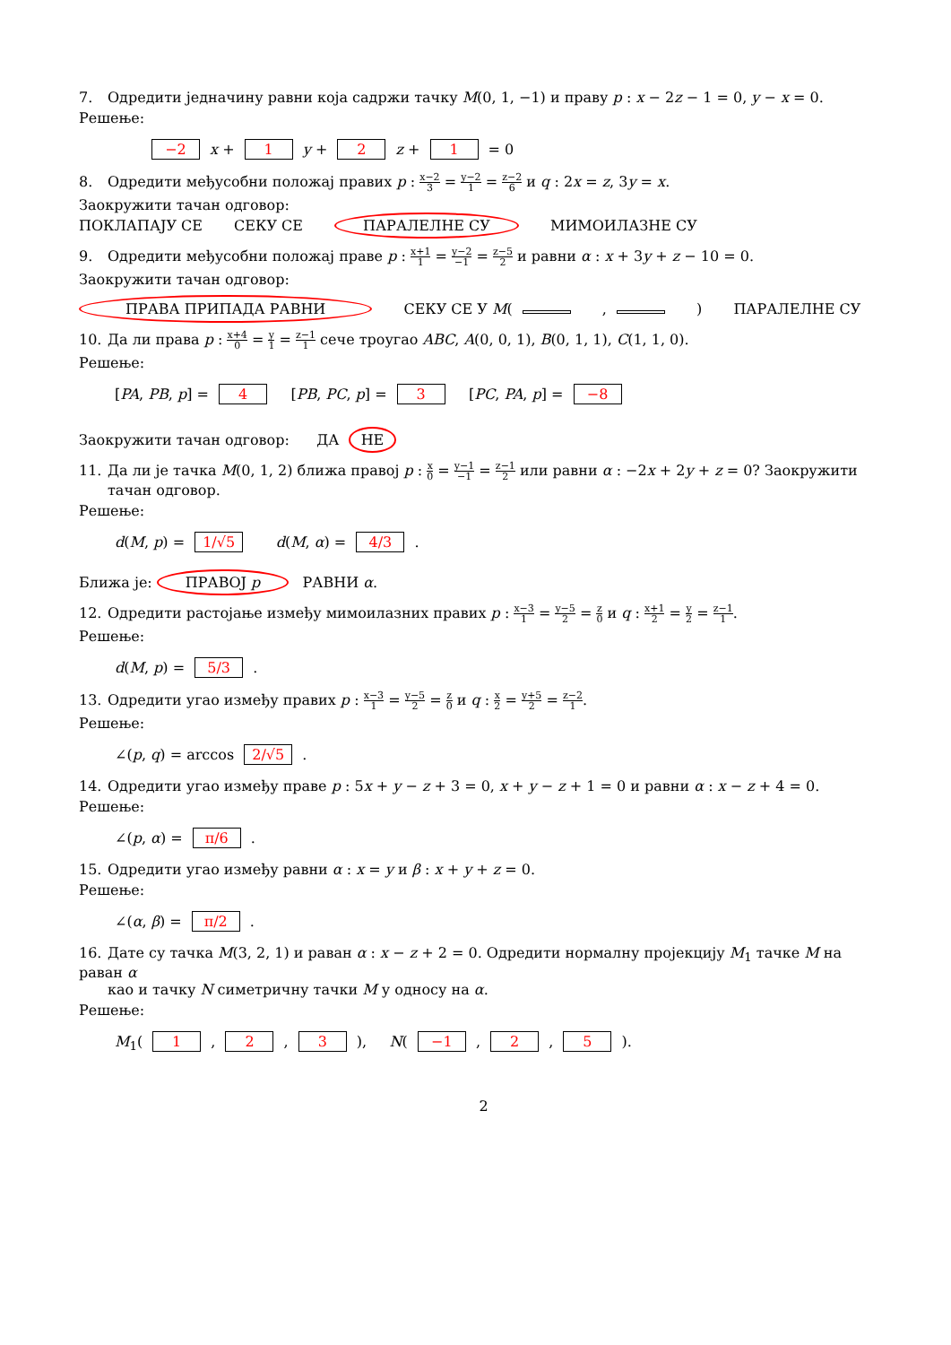7. Одредити једначину равни која садржи тачку M(0, 1, −1) и праву p : x − 2z − 1 = 0, y − x = 0.
Решење:
−2 x + 1 y + 2 z + 1 = 0
8. Одредити међусобни положај правих p : x−2 3 = y−2 1 = z−2 6 и q : 2x = z, 3y = x.
Заокружити тачан одговор:
ПОКЛАПАЈУ СЕ СЕКУ СЕ ПАРАЛЕЛНЕ СУ МИМОИЛАЗНЕ СУ
9. Одредити међусобни положај праве p : x+1 1 = y−2 −1 = z−5 2 и равни α : x + 3y + z − 10 = 0.
Заокружити тачан одговор:
ПРАВА ПРИПАДА РАВНИ СЕКУ СЕ У M( , ) ПАРАЛЕЛНЕ СУ
10. Да ли права p : x+4 0 = y 1 = z−1 1 сече троугао ABC, A(0, 0, 1), B(0, 1, 1), C(1, 1, 0).
Решење:
[PA, PB, p] = 4 [PB, PC, p] = 3 [PC, PA, p] = −8
Заокружити тачан одговор: ДА НЕ
11. Да ли је тачка M(0, 1, 2) ближа правој p : x 0 = y−1 −1 = z−1 2 или равни α : −2x + 2y + z = 0? Заокружити
тачан одговор.
Решење:
d(M, p) = 1/√5 d(M, α) = 4/3 .
Ближа je: ПРАВОЈ p РАВНИ α.
12. Одредити растојање између мимоилазних правих p : x−3 1 = y−5 2 = z 0 и q : x+1 2 = y 2 = z−1 1.
Решење:
d(M, p) = 5/3 .
13. Одредити угао између правих p : x−3 1 = y−5 2 = z 0 и q : x 2 = y+5 2 = z−2 1.
Решење:
∠(p, q) = arccos 2/√5 .
14. Одредити угао између праве p : 5x + y − z + 3 = 0, x + y − z + 1 = 0 и равни α : x − z + 4 = 0.
Решење:
∠(p, α) = π/6 .
15. Одредити угао између равни α : x = y и β : x + y + z = 0.
Решење:
∠(α, β) = π/2 .
16. Дате су тачка M(3, 2, 1) и раван α : x − z + 2 = 0. Одредити нормалну пројекцију M<sub>1</sub> тачке M на раван α
као и тачку N симетричну тачки M у односу на α.
Решење:
M<sub>1</sub>( 1 , 2 , 3 ), N( −1 , 2 , 5 ).
2